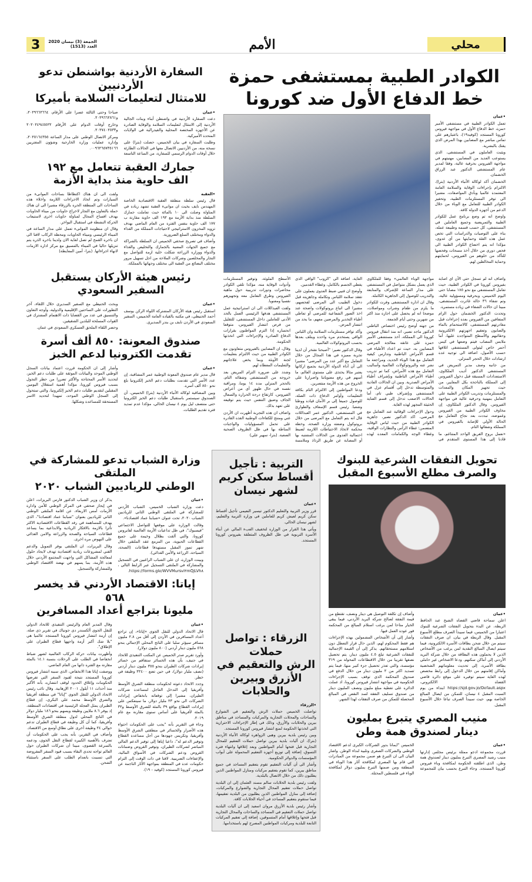محلي
الأمم
الجمعة (3) نيسان 2020
العدد (1513)
3
الكوادر الطبية بمستشفى حمزة
خط الدفاع الأول ضد كورونا
•عمان
تعمل الكوادر الطبية في مستشفى الأمير حمزة، خط الدفاع الأول في مواجهة فيروس كورونا المستجد (كوفيد١٩)، باعتبارهم على تماس مباشر مع المصابين بهذا المرض الذي يفتك بالبشرية.
ويثبت العاملون في المستشفى، الذي يستوعب العديد من المصابين، مهنيتهم في مواجهة الفيروس بحرفية عالية، وفقا لمدير عام المستشفى الدكتور عبد الرزاق الخشمان.
الخشمان أكد لوكالة الأنباء الأردنية (بترا)، الالتزام بإجراءات الوقاية والسلامة العامة المعتمدة عالميا وبأدق المواصفات، مشيرا الى توفر المستلزمات الطبية، وتحفيز الكوادر الطبية للتعامل مع الوباء من خلال الدعم من أجهزة الدولة كافة.
واوضح انه تم وضع برنامج عمل للكوادر الطبية والتمريضية وجميع العاملين في المستشفى، كل حسب قسمه وطبيعة عمله، بناء على التوصيات والدراسات التي تخص عمل هذه الفئة وحمايتها من أي عدوى، مؤكدا انه يتم اخضاع الكوادر الطبية الى فحص دوري من خلال أخذ مسحات وفحصها للتأكد من خلوهم من الفيروس، لحمايتهم وحماية المخالطين لهم.
واضاف انه لم تسجل حتى الآن اي اصابة بفيروس كورونا في الكوادر الطبية، حيث تعامل المستشفى مع نحو ١٨٥ مصابا حتى اليوم الخميس، وبحرفية ومسؤولية عالية، وتم شفاء ٣٦ حالة غادرت المستشفى، مبينا ان حالات الشفاء في زيادة مستمرة.
وتحدث الدكتور الخشمان حول الزام المتعافين من الفيروس بعدة إجراءات قبل مغادرتهم المستشفى، كالاستحمام بالماء والصابون وتعقيم اجهزتهم الالكترونية وحقائبهم والأسطح المتواجدة عليها، أما ملابس المصاب فيتم وضعها في كيس أحمر خاص ليتولى المستشفى اتلافها حسب الأصول، اضافة الى توجيه عدة ارشادات خلال الحجر المنزلي.
من جانبه وصف مدير التمريض في المستشفى الدكتور أديب الملكاوي، الاستعدادات المسبقة قبل دخول الفيروس إلى المملكة بالناجحة بكل المعايير، من حيث تجهيز المكان والمعدات والمستلزمات وتدريب الكوادر الطبية على التعامل بمهنية وحرفية عالية في مواجهة الفيروس. وقال الدكتور الملكاوي، إن مخاوف الكوادر الطبية من الفيروس وغموضه، تبددت بعد نجاح التعامل مع الحالة الأولى للإصابة بالفيروس في المملكة وشفائها التام.
«نعمل بروح الفريق الواحد المتناغم، ما قادنا إلى هذا المستوى المتقدم في مواجهة الوباء العالمي» وفقا للملكاوي الذي يعمل بشكل متواصل في المستشفى على مدار الساعة للإشراف والمتابعة والتدريب للوصول إلى الجاهزية الكاملة.
وقال ان ادارة المستشفى وفرت للكوادر ما يلزم من طعام وشراب ومواصلات، موضحا انه لم يحصل على اجازة منذ اكثر من شهرين وحتى أيام الجمعة.
من جهته أوضح رئيس اختصاص الباطني الدكتور ماجد نصير، انه منذ انتقال فيروس كورونا الى المملكة، أخذ مستشفى الأمير حمزة على عاتقه معالجة المرضى المصابين به، حيث تم اعداد الأطباء في قسم الأمراض الباطنية وتدارس كيفية التعامل مع هذا الوباء الجديد، ومراجعة ما نشر عنه والبروتوكولات العالمية وأساليب التعامل مع هذه الأمراض، كما تم تدريب أطباء الأمراض الباطنية وبإشراف أطباء الأمراض الصدرية. وبين ان الحالات العادية والمتوسطة تدخل إلى أقسام عزل في المستشفى وبإشراف طبي تام، أما الحالات الاصعب تدخل إلى قسم العناية الحثيثة المجهز لهذه الغاية.
وحول الإجراءات الوقائية عند التعامل مع المرضى، اكد الدكتور نصير، جاهزية الكوادر الطبية من حيث لباس الوقاية المتضمن: غطاء الرأس والنظارات الواقية، وغطاء الوجه والكمامات المعدة لهذه الغاية، اضافة الى "الروب" الواقي الذي يغطي الجسم بالكامل، وغطاء القدمين.
وأوضح ان فنيي ضبط العدوى يعملون على تفقد سلامة اللباس وتكامله وجاهزيته قبل دخول الطبيب الى المرضى لفحصهم، مشيرا الى اتباع بروتوكولات واضحة عند اخذ الصور الشعاعية للمرضى أو تعاطي أطباء التخدير والمرضين معهم، ما يحد من انتشار المرض.
وأكد توافر مستلزمات السلامة وان اللباس الواقي يستخدم مرة واحدة ويتلف بعدها بحسب البروتوكولات العالمية.
وقال الدكتور نصير: "أصبحنا نفتخر أن لدينا تجربة مميزة في هذا المجال من خلال التعامل مع أكبر عدد من المرضى" مشيرا الى أن أداء الدولة الأردنية بجميع اركانها يعتبر مثالا يحتذى على مستوى العالم، ما أسهم في رفع معنوياتنا واصرارنا على الخروج من هذه الأزمة منتصرين.
ودعا المواطنين إلى الالتزام التام بكافة التعليمات وأوامر الدفاع ذات الصلة، للوصول جميعا إلى بر الأمان قيادة ووطنا وشعبا. رئيس قسم الإسعاف والطوارئ في المستشفى، الدكتور عمر العبداللات قال انه يتم التعامل مع المرضى من خلال بروتوكول وضعته وزارة الصحة، وخطة محكمة لاتخاذ الاحتياطات اللازمة لضبط احتمالية العدوى من الحالات المشتبه بها أو المصابة عن طريق الرذاذ وملامسة الأسطح الملوثة، وتوفير المستلزمات وأدوات الوقاية منه، مؤكدا تلقي الكوادر محاضرات ودورات تدريبية حول ماهية الفيروس وطرق التعامل معه وتجهيزهم نفسيا ومعنويا.
ولفت العبداللات الى ان استراتيجية عمل المستشفى هدفها الرئيسي العمل بالحد الأدنى للعاملين داخل المستشفى، للتقليل من فرص انتشار الفيروس، متوقعا انحساره إذا التزم المواطنون بقرارات الدفاع الصادرة والإجراءات التي اتخذتها الحكومة.
وقال، ان المصابين بالفيروس متعاونون مع الكوادر الطبية من حيث الالتزام بتعليمات لجنة الأوبئة وبما يخص علاجاتهم والتعليمات المعطاة لهم.
وشدد على ضرورة التزام المريض بعد خروجه من المستشفى وشفائه التام، بالحجر المنزلي مدة ١٤ يوما، ومراقبة نفسه في حال ظهور أي من أعراض الفيروس، كارتفاع درجة الحرارة والسعال الجاف وضيق التنفس حيث يتم توقيعه على تعهد بذلك.
واضاف ان هذه التجربة أظهرت ان الأردن غني ومنتج للكفاءات الوطنية الفذة القادرة على تحمل المسؤوليات والواجبات المناطة بها في ظل الظروف الصحية الصعبة. (بترا- سهير علي)
السفارة الأردنية بواشنطن تدعو الأردنيين
للامتثال لتعليمات السلامة بأميركا
•عمان
دعت السفارة الأردنية في واشنطن أبناء وبنات الجالية الأردنية إلى الامتثال لتعليمات السلامة والوقاية الصادرة عن الأجهزة المختصة المحلية والفيدرالية في الولايات المتحدة الأميركية.
وطلبت السفارة في بيان الخميس، حصلت (بترا) على نسخة منه، من الأردنيين الاتصال معها في الحالات الطارئة خلال أوقات الدوام الرسمي للسفارة، من الساعة التاسعة صباحا وحتى الثالثة عصرا على الأرقام، ٢٠٢٩٦٦٢٦٦٤، و٢٠٢٩٦٦٢٨٦١.
وخارج أوقات الدوام على الأرقام ٢٠٢٠٢٤٩٤٥٥٢٢ و٢٠٢٧٤٠٢٥٣٣.
ومركز الاتصال الوطني على مدار الساعة ٢٠٢٥١٦٤٣٥٥، وإدارة عمليات وزارة الخارجية وشؤون المغتربين ٠٠٩٦٢٦٥٧٣٥١٦٦.
جمارك العقبة تتعامل مع ١٩٢
الف حاوية منذ بداية الأزمة
•العقبة
قال رئيس سلطة منطقة العقبة الاقتصادية الخاصة المهندس نايف بخيت ان موانىء العقبة تشهد زيادة في المناولة وصلت الى ١٠ بالمائة حيث تعاملت جمارك السلطة منذ بداية الأزمة مع ١٩٢ الف حاوية مقارنة ب ١٧٧ الف حاوية بنفس الفترة من العام الماضي بهدف تزويد المخزون الاستراتيجي لاحتياجات المملكة من الغذاء والدواء ومختلف السلع الضرورية.
وأضاف في تصريح صحفي الخميس ان السلطة بالشراكة مع جميع الجهات المعنية بالجمارك والتخليص والغذاء والدواء ووزارة الزراعة شكلت خلية ازمة للتواصل مع التجار والمخلصين وشركات الملاحة من اجل تسهيل مرور مختلف البضائع من العقبة الى مختلف وجهاتها بالمملكة.
ولفت الى ان هناك اكتظاظا بساحات الموانىء من السيارات وتم اتخاذ الاجراءات اللازمة واخلاء هذه الساحات الى المنطقة الحرة بالزرقاء مشيرا الى ان هناك حملة بالتعاون مع التجار لاخراج حاويات من ميناء الحاويات بهدف افساح المجال لمناولة حاويات اخرى لاستيعاب الحركة النشطة في استقبال البواخر.
وقال ان منظومة الموانىء تعمل على مدار الساعة في الميناء الرئيسي وميناء الحاويات ومحطة الركاب لافتا الى ان باخرة القمح لم تصل لغاية الان ولدينا باخرة الذرة يتم تنزيلها حاليا في الميناء بالتنسيق مع مركز ادارة الازمات لانهاء اجراءاتها. (بترا- أمين المعايطة)
رئيس هيئة الأركان يستقبل
السفير السعودي
•عمان
استقبل رئيس هيئة الأركان المشتركة اللواء الركن يوسف أحمد الحنيطي، في مكتبه بالقيادة العامة الخميس، السفير السعودي في الأردن نايف بن بندر السديري.
وبحث الحنيطي مع السفير السديري خلال اللقاء، آخر التطورات على الساحتين الإقليمية والدولية، وأوجه التعاون والتنسيق في عدد من القضايا ذات الاهتمام المشترك في القوات المسلحة للبلدين الشقيقين.
وحضر اللقاء الملحق العسكري السعودي في عمان.
صندوق المعونة: ٨٥٠ ألف أسرة
تقدمت الكترونيا لدعم الخبز
•عمان
قال مدير عام صندوق المعونة الوطنية عمر المشاقبة، إن عدد الأسر التي تقدمت بطلبات دعم الخبز إلكترونيا بلغ نحو ٨٥٠ ألف أسرة.
وبين المشاقبة لوكالة الأنباء الأردنية (بترا) الخميس، أن الصندوق سيستمر باستقبال طلبات دعم الخبز الكترونيا حتى منتصف ليل يوم ٤ نيسان الحالي، مؤكدا عدم تمديد فترة تقديم الطلبات.
وأشار إلى ان الحكومة قررت اعتماد بيانات السجل الوطني الموحد والبيانات الموثقة على طلبات دعم الخبز، لتحديد الأسر المحتاجة والأكثر تضررا من حظر التجول بسبب فيروس كورونا، مؤكدا أهمية استغلال اليومين المقبلين لتقديم طلبات دعم الخبز إلكترونيا، والتي ستحول إلى السجل الوطني الموحد، تمهيدا لتحديد الاسر المستحقة للمساعدة وشكلها.
تحويل النفقات الشرعية للبنوك
والصرف مطلع الأسبوع المقبل
•عمان
اعلن سماحة قاضي القضاة الشيخ عبد الحافظ الربطة، عن البدء بتحويل النفقات الشرعية للبنوك اعتبارا من الخميس، فيما سيبدأ الصرف مطلع الأسبوع المقبل. وقال الربطة في بيان، ان صرف النفقات سيتم من خلال شحن بطاقات الأسرة الالكترونية، فيما سيتم ايصال المبالغ النقدية لمن يرغب من الأشخاص الذين لا يحملون هذه البطاقة من خلال شركة البريد الأردني إلى أماكن سكنهم. ودعا الاشخاص غير حاملي بطاقة الأسرة، إلى تحديث معلوماتهم الشخصية وأماكن إقامتهم من خلال الدخول إلى رابط مخصص لهذه الغاية سيتم توفيره على موقع دائرة قاضي القضاة الالكتروني، https://sjd.gov.jo/Default.aspx ابتداء من يوم السبت المقبل ٤ نيسان، للتمكن من ايصال المبالغ الخاصة بهم، حيث سيبدأ الصرف تباعا خلال الأسبوع المقبل.
وأضاف إن تكلفة التوصيل هي دينار ونصف، تقتطع من قيمة النفقة لصالح شركة البريد الأردني، فيما يبقى الخيار متاحا لمن يرغب استلام المبالغ من المحكمة فور عودة العمل فيها.
وأشار إلى أن الأشخاص المشمولين بهذه الإجراءات هم فقط المحكوم لهم، الذين حال قرار التعطل دون استلامهم مستحقاتهم. يذكر إلى أن القيمة الإجمالية للنفقات الشرعية تبلغ ٤.٥ مليون دينار، يتم تحصيل نصفها تقريبا من خلال الاقتطاعات المحولة من ٣١٩ مؤسسة، والتي تعذر تحصيل جزء كبير منها، فيما يتم تسديد اكثر من ٢ مليون دينار من خلال الدفع في صندوق المحكمة الذي توقف بسبب الإجراءات الحكومية في مواجهة انتشار فيروس كورونا، اذ عملت الدائرة على تغطية مبلغ مليون ونصف المليون دينار من صندوق تسليف النفقة لسد النقص في المبالغ المحصلة للتمكن من صرف النفقات لهذا الشهر.
منيب المصري يتبرع بمليون
دينار لصندوق همة وطن
•عمان
قررت مجموعة ادجو ممثلة برئيس مجلس إدارتها منيب رشيد المصري التبرع بمليون دينار لصندوق همة وطن، الذي اطلقته الحكومة لمكافحة وباء فيروس كورونا المستجد. وجاء التبرع بحسب بيان للمجموعة الخميس "ايمانا بدور الشركات الكبرى لدعم الاقتصاد الوطني والشركات الصغرى وتلبية لنداء الوطن. واشار البيان الى ان التبرع هو ضمن مجموعة من المبادرات التي قام بها المصري لمكافحة آثار هذا الوباء في المنطقة ومن ضمنها التبرع بمليون دولار لمكافحة الوباء في فلسطين المحتلة.
التربية : تأجيل
أقساط سكن كريم
لشهر نيسان
•عمان
قرر وزير التربية والتعليم الدكتور تيسير النعيمي تأجيل أقساط سكن كريم لعيش كريم للعاملين في وزارة التربية والتعليم، لشهر نيسان الحالي.
ويأتي هذا القرار من الوزارة لتخفيف العبء المالي عن أبناء الأسرة التربوية في ظل الظروف المتعلقة بفيروس كورونا المستجد.
الزرقاء : تواصل حملات
الرش والتعقيم في
الأزرق وبيرين والحلابات
•الزرقاء
تواصلت الخميس حملات الرش والتعقيم في الشوارع والساحات والمحلات التجارية والمركبات والمساجد في مناطق بيرين والحلابات والأزرق، وذلك في إطار الإجراءات الاحترازية التي اتخذتها الحكومة لمنع انتشار فيروس كورونا المستجد.
وبين رئيس بلدية بيرين وهبي الزواهرة لوكالة الأنباء الأردنية (بترا)، ان آليات بلدية بيرين تواصل حملات التعقيم للمحال التجارية قبل فتحها أمام المواطنين وبعد إغلاقها وانتهاء فترة التسوق، إضافة إلى توزيع أجهزة التعقيم المحمولة على أبواب المؤسسات والدوائر الحكومية.
وأشار الى أن آليات التعقيم تقوم بتعقيم المساجد في جميع مناطق بيرين، كما تقوم بتعقيم مركبات ومنازل المواطنين الذين يطلبون ذلك من خلال الاتصال بالبلدية.
ولفت رئيس بلدية الحلابات سالم مسند العثمان إلى ان البلدية تواصل حملات تعقيم المحال التجارية والشوارع والمركبات، إضافة إلى منازل المواطنين الذين يطلبون من البلدية تعقيمها، فيما ستقوم بتعقيم المساجد في أحياء الحلابات كافة.
وأشار رئيس بلدية الأزرق مروان اسعيد إلى ان آليات البلدية تواصل حملات التعقيم في المساجد والساحات والمحال التجارية قبل فتحها وإغلاقها أمام المتسوقين، إضافة إلى تعقيم المركبات التابعة للبلدية ومركبات المواطنين المصرح لهم باستخدامها.
وزارة الشباب تدعو للمشاركة في الملتقى
الوطني للرياديين الشباب ٢٠٢٠
•عمان
دعت وزارة الشباب الخميس، الشباب الأردني للمشاركة في الملتقى الوطني الثاني للرياديين الشباب ٢٠٢٠، تحت عنوان «شبابنا عماد اقتصادنا».
وقالت الوزارة على موقعها للتواصل الاجتماعي "فيسبوك"، في ظل تداعيات الأزمة العالمية لفايروس كورونا، والتي ألقت بظلال وخيمة على جميع القطاعات الحيوية، من المزمع عقد الملتقى خلال شهر تموز المقبل مستهدفا قطاعات (الصحة، السياحة، الزراعة والأمن الغذائي).
وبينت الوزارة، ان على الشباب الراغبين في التسجيل والمشاركة في الملتقى التسجيل عبر الرابط التالي ، https://forms.gle/WVVMursvi٢mQjLVh٨.
يذكر ان وزير الشباب الدكتور فارس البريزات، اعلن في إيجاز صحفي في المركز الوطني للأمن وادارة الأزمات أمس الاربعاء، عن اقامة الملتقى الوطني الثاني للرياديين بعنوان "شبابنا عماد اقتصادنا"، الذي يهدف للمساهمة في رفد القطاعات الاقتصادية الاكثر تأثرا بالازمة بالافكار الريادية والابداعية بما يساعد قطاعات السياحة والصحة والزراعة والامن الغذائي على النهوض مرة اخرى.
وقال البريزات، ان الملتقى يوفر التمويل والدعم الفني لمشروعات ريادية اقتصادية تهدف لايجاد حلول لمعالجة المشاكل التي واجهت المجتمع الأردني خلال هذه الأزمة، بما يسهم في نهضة الاقتصاد الوطني وللمشاركة والتسجيل.
إياتا: الاقتصاد الأردني قد يخسر ٥٦٨
مليونا بتراجع أعداد المسافرين
•عمان
قال الاتحاد الدولي للنقل الجوي «إياتا»، إن تراجع أعداد المسافرين في الأردن إلى أقل من ٢.٨ مليون مسافر سيؤثر سلبا على الناتج المحلي الإجمالي بنحو ٥٦٨ مليون دينار أردني (٨٠٠ مليون دولار).
وأورد تقرير صدر الخميس عن المكتب التنفيذي للاتحاد في جنيف، بأن هذه الخسائر ستفاقم من خسائر إيرادات شركات الطيران بنحو ٣٥٥ مليون دينار أردني (نصف مليار دولار)، في حين تضع ٢٢٤٠٠ وظيفة في خطر.
وجدد الاتحاد دعوته لحكومات منطقة الشرق الأوسط وأفريقيا إلى التدخل العاجل لمساعدة شركات الطيران، مشيرا إلى توقعاته بانخفاض إيرادات الشركات الى نحو ٢٣ مليار دولار، ما سينعكس على إيرادات القطاع بواقع ٣٩ بالمئة للشرق الأوسط و٣٢ بالمئة لأفريقيا على أساس سنوي مقارنة مع عام ٢٠١٩.
وجاء في التقرير بأنه "يجب على الحكومات احتواء هذه الأضرار والخسائر في منطقتي الشرق الأوسط وأفريقيا، وتكريس جهودها من أجل مساعدة القطاع وتوفير الدعم له"، داعيا إياها إلى توفير الدعم المالي المباشر لشركات الطيران، وتوفير القروض وضمانات القروض ودعم الشركات في الأسواق المالية، والإعفاءات الضريبية. لافتا في ذات الوقت إلى التزام حكومات عدة في المنطقة بمواجهة الآثار الناجمة عن فيروس كورونا المستجد (كوفيد - ١٩).
وقال المدير العام والرئيس التنفيذي للاتحاد الدولي للنقل الجوي ألكسندر دي جونياك في تقرير ذي صلة، إن أزمة انتشار فيروس كورونا المستجد عالميا هي "بلا شك أكبر أزمة واجهها قطاع الطيران على الإطلاق".
وأظهرت بيانات حركة الركاب العالمية لشهر شباط انخفاضا في الطلب على الرحلات بنسبة ١٤.١ بالمئة مقارنة مع الفترة ذاتها من العام الماضي.
ووصفت إياتا هذا الانخفاض، الذي سببه انتشار فيروس كورونا المستجد نتيجة لقيود السفر التي تفرضها الحكومات وإغلاق الحدود لوقف انتشاره، بأنه الأكبر منذ أحداث ١١ أيلول ٢٠٠١ الإرهابية. وقال نائب رئيس الاتحاد الدولي للنقل الجوي "إياتا" في منطقة أفريقيا والشرق الأوسط محمد علي البكري، إن قطاع الطيران يمثل العجلة الرئيسية في اقتصادات المنطقة، إذ يوفر ٨.٦ ملايين وظيفة ويسهم بنحو ١٨٦ مليار دولار في الناتج المحلي لدول منطقة الشرق الأوسط وأفريقيا، كما أن كل وظيفة في قطاع الطيران تدعم حوالي ٢٤ وظيفة أخرى على نطاق أوسع من الاقتصاد.
وأضاف في التقرير، بأنه يجب على الحكومات أن تعترف بالأهمية الكبيرة لقطاع النقل الجوي، ودعمه بالسرعة القصوى، مبينا أن شركات الطيران حول العالم تواجه تحدي البقاء بسبب قيود السفر المفروضة التي تسببت بانعدام الطلب على السفر باستثناء الشحن.